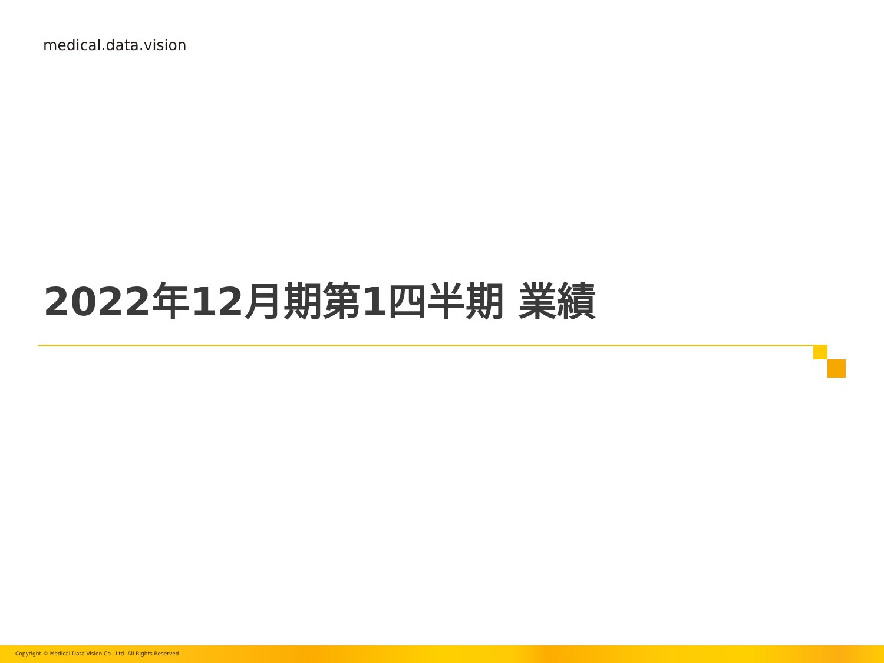medical.data.vision
2022年12月期第1四半期 業績
Copyright © Medical Data Vision Co., Ltd. All Rights Reserved.